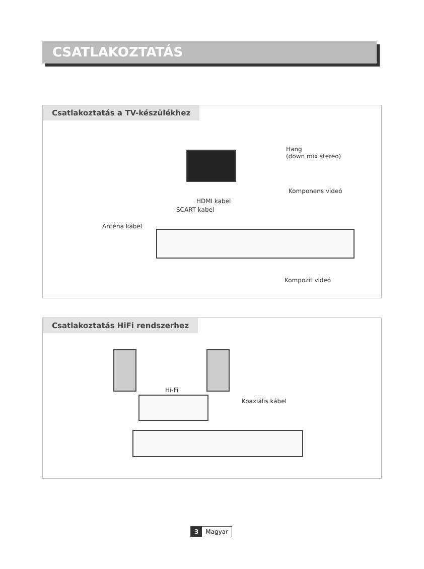CSATLAKOZTATÁS
Csatlakoztatás a TV-készülékhez
Hang
(down mix stereo)
Komponens videó
HDMI kabel
SCART kabel
Anténa kábel
Kompozit videó
Csatlakoztatás HiFi rendszerhez
Hi-Fi
Koaxiális kábel
3 Magyar